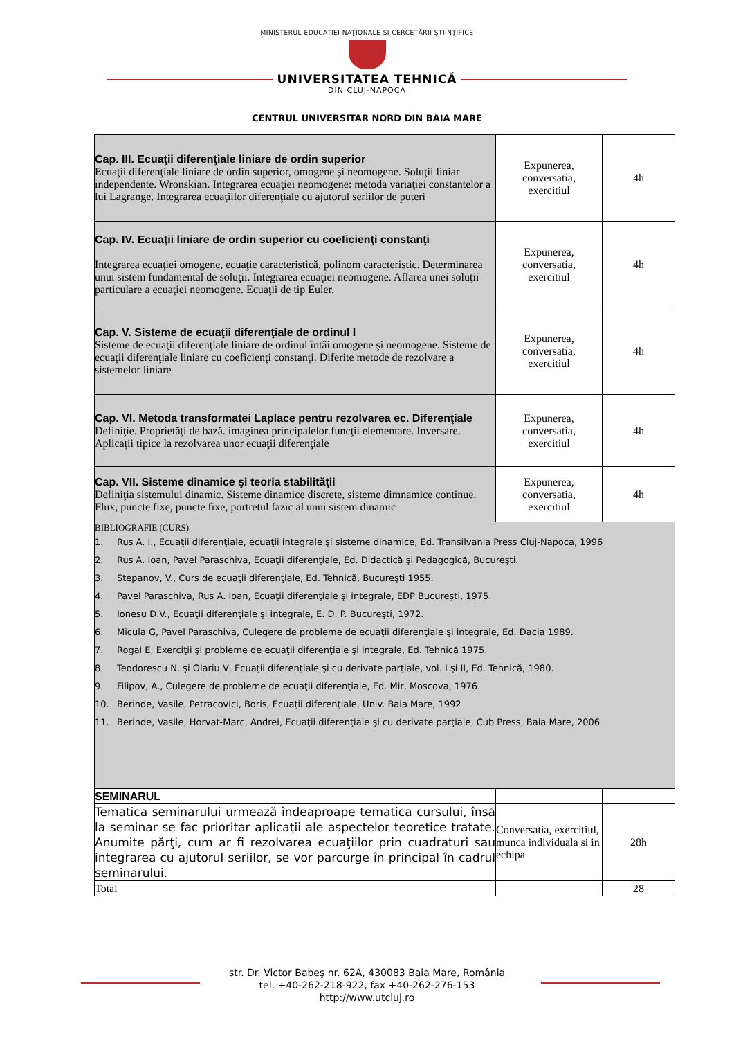MINISTERUL EDUCAȚIEI NAȚIONALE ȘI CERCETĂRII ȘTIINȚIFICE
UNIVERSITATEA TEHNICĂ
DIN CLUJ-NAPOCA
CENTRUL UNIVERSITAR NORD DIN BAIA MARE
| Cap. III. Ecuaţii diferenţiale liniare de ordin superior Ecuaţii diferenţiale liniare de ordin superior, omogene şi neomogene. Soluţii liniar independente. Wronskian. Integrarea ecuaţiei neomogene: metoda variaţiei constantelor a lui Lagrange. Integrarea ecuaţiilor diferenţiale cu ajutorul seriilor de puteri | Expunerea, conversatia, exercitiul | 4h |
| Cap. IV. Ecuaţii liniare de ordin superior cu coeficienţi constanţi Integrarea ecuaţiei omogene, ecuaţie caracteristică, polinom caracteristic. Determinarea unui sistem fundamental de soluţii. Integrarea ecuaţiei neomogene. Aflarea unei soluţii particulare a ecuaţiei neomogene. Ecuaţii de tip Euler. | Expunerea, conversatia, exercitiul | 4h |
| Cap. V. Sisteme de ecuaţii diferenţiale de ordinul I Sisteme de ecuaţii diferenţiale liniare de ordinul întâi omogene şi neomogene. Sisteme de ecuaţii diferenţiale liniare cu coeficienţi constanţi. Diferite metode de rezolvare a sistemelor liniare | Expunerea, conversatia, exercitiul | 4h |
| Cap. VI. Metoda transformatei Laplace pentru rezolvarea ec. Diferenţiale Definiţie. Proprietăţi de bază. imaginea principalelor funcţii elementare. Inversare. Aplicaţii tipice la rezolvarea unor ecuaţii diferenţiale | Expunerea, conversatia, exercitiul | 4h |
| Cap. VII. Sisteme dinamice şi teoria stabilităţii Definiţia sistemului dinamic. Sisteme dinamice discrete, sisteme dimnamice continue. Flux, puncte fixe, puncte fixe, portretul fazic al unui sistem dinamic | Expunerea, conversatia, exercitiul | 4h |
| BIBLIOGRAFIE (CURS) 1. Rus A. I., Ecuaţii diferenţiale, ecuaţii integrale şi sisteme dinamice, Ed. Transilvania Press Cluj-Napoca, 1996 2. Rus A. Ioan, Pavel Paraschiva, Ecuaţii diferenţiale, Ed. Didactică şi Pedagogică, Bucureşti. 3. Stepanov, V., Curs de ecuaţii diferenţiale, Ed. Tehnică, Bucureşti 1955. 4. Pavel Paraschiva, Rus A. Ioan, Ecuaţii diferenţiale şi integrale, EDP Bucureşti, 1975. 5. Ionesu D.V., Ecuaţii diferenţiale şi integrale, E. D. P. Bucureşti, 1972. 6. Micula G, Pavel Paraschiva, Culegere de probleme de ecuaţii diferenţiale şi integrale, Ed. Dacia 1989. 7. Rogai E, Exerciţii şi probleme de ecuaţii diferenţiale şi integrale, Ed. Tehnică 1975. 8. Teodorescu N. şi Olariu V, Ecuaţii diferenţiale şi cu derivate parţiale, vol. I şi II, Ed. Tehnică, 1980. 9. Filipov, A., Culegere de probleme de ecuaţii diferenţiale, Ed. Mir, Moscova, 1976. 10. Berinde, Vasile, Petracovici, Boris, Ecuaţii diferenţiale, Univ. Baia Mare, 1992 11. Berinde, Vasile, Horvat-Marc, Andrei, Ecuaţii diferenţiale şi cu derivate parţiale, Cub Press, Baia Mare, 2006 | | |
| SEMINARUL | | |
| Tematica seminarului urmează îndeaproape tematica cursului, însă la seminar se fac prioritar aplicaţii ale aspectelor teoretice tratate. Anumite părţi, cum ar fi rezolvarea ecuaţiilor prin cuadraturi sau integrarea cu ajutorul seriilor, se vor parcurge în principal în cadrul seminarului. | Conversatia, exercitiul, munca individuala si in echipa | 28h |
| Total | | 28 |
str. Dr. Victor Babeş nr. 62A, 430083 Baia Mare, România
tel. +40-262-218-922, fax +40-262-276-153
http://www.utcluj.ro